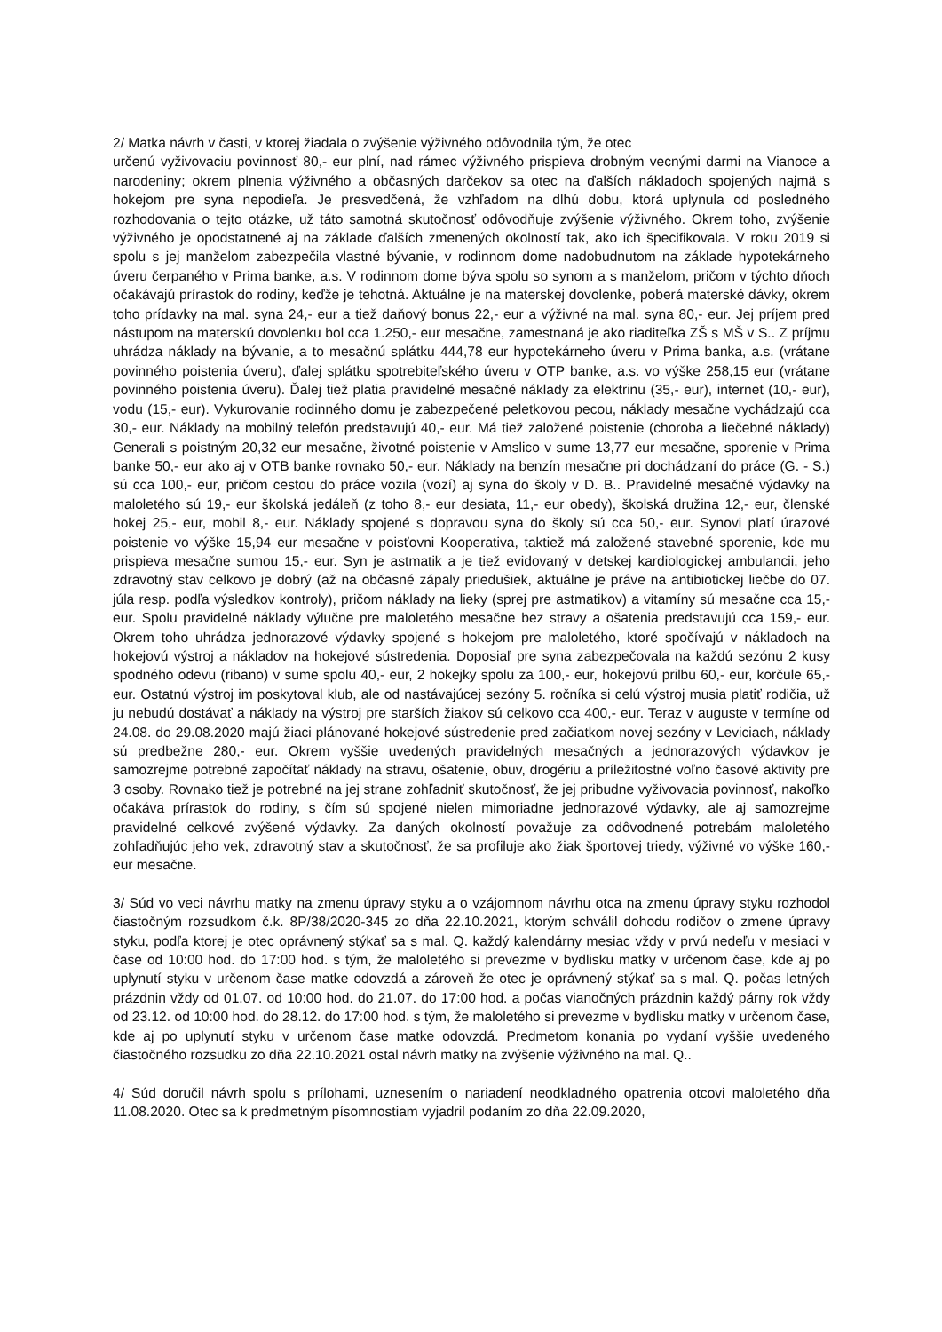2/ Matka návrh v časti, v ktorej žiadala o zvýšenie výživného odôvodnila tým, že otec
určenú vyživovaciu povinnosť 80,- eur plní, nad rámec výživného prispieva drobným vecnými darmi na Vianoce a narodeniny; okrem plnenia výživného a občasných darčekov sa otec na ďalších nákladoch spojených najmä s hokejom pre syna nepodieľa. Je presvedčená, že vzhľadom na dlhú dobu, ktorá uplynula od posledného rozhodovania o tejto otázke, už táto samotná skutočnosť odôvodňuje zvýšenie výživného. Okrem toho, zvýšenie výživného je opodstatnené aj na základe ďalších zmenených okolností tak, ako ich špecifikovala. V roku 2019 si spolu s jej manželom zabezpečila vlastné bývanie, v rodinnom dome nadobudnutom na základe hypotekárneho úveru čerpaného v Prima banke, a.s. V rodinnom dome býva spolu so synom a s manželom, pričom v týchto dňoch očakávajú prírastok do rodiny, keďže je tehotná. Aktuálne je na materskej dovolenke, poberá materské dávky, okrem toho prídavky na mal. syna 24,- eur a tiež daňový bonus 22,- eur a výživné na mal. syna 80,- eur. Jej príjem pred nástupom na materskú dovolenku bol cca 1.250,- eur mesačne, zamestnaná je ako riaditeľka ZŠ s MŠ v S.. Z príjmu uhrádza náklady na bývanie, a to mesačnú splátku 444,78 eur hypotekárneho úveru v Prima banka, a.s. (vrátane povinného poistenia úveru), ďalej splátku spotrebiteľského úveru v OTP banke, a.s. vo výške 258,15 eur (vrátane povinného poistenia úveru). Ďalej tiež platia pravidelné mesačné náklady za elektrinu (35,- eur), internet (10,- eur), vodu (15,- eur). Vykurovanie rodinného domu je zabezpečené peletkovou pecou, náklady mesačne vychádzajú cca 30,- eur. Náklady na mobilný telefón predstavujú 40,- eur. Má tiež založené poistenie (choroba a liečebné náklady) Generali s poistným 20,32 eur mesačne, životné poistenie v Amslico v sume 13,77 eur mesačne, sporenie v Prima banke 50,- eur ako aj v OTB banke rovnako 50,- eur. Náklady na benzín mesačne pri dochádzaní do práce (G. - S.) sú cca 100,- eur, pričom cestou do práce vozila (vozí) aj syna do školy v D. B.. Pravidelné mesačné výdavky na maloletého sú 19,- eur školská jedáleň (z toho 8,- eur desiata, 11,- eur obedy), školská družina 12,- eur, členské hokej 25,- eur, mobil 8,- eur. Náklady spojené s dopravou syna do školy sú cca 50,- eur. Synovi platí úrazové poistenie vo výške 15,94 eur mesačne v poisťovni Kooperativa, taktiež má založené stavebné sporenie, kde mu prispieva mesačne sumou 15,- eur. Syn je astmatik a je tiež evidovaný v detskej kardiologickej ambulancii, jeho zdravotný stav celkovo je dobrý (až na občasné zápaly priedušiek, aktuálne je práve na antibiotickej liečbe do 07. júla resp. podľa výsledkov kontroly), pričom náklady na lieky (sprej pre astmatikov) a vitamíny sú mesačne cca 15,- eur. Spolu pravidelné náklady výlučne pre maloletého mesačne bez stravy a ošatenia predstavujú cca 159,- eur. Okrem toho uhrádza jednorazové výdavky spojené s hokejom pre maloletého, ktoré spočívajú v nákladoch na hokejovú výstroj a nákladov na hokejové sústredenia. Doposiaľ pre syna zabezpečovala na každú sezónu 2 kusy spodného odevu (ribano) v sume spolu 40,- eur, 2 hokejky spolu za 100,- eur, hokejovú prilbu 60,- eur, korčule 65,- eur. Ostatnú výstroj im poskytoval klub, ale od nastávajúcej sezóny 5. ročníka si celú výstroj musia platiť rodičia, už ju nebudú dostávať a náklady na výstroj pre starších žiakov sú celkovo cca 400,- eur. Teraz v auguste v termíne od 24.08. do 29.08.2020 majú žiaci plánované hokejové sústredenie pred začiatkom novej sezóny v Leviciach, náklady sú predbežne 280,- eur. Okrem vyššie uvedených pravidelných mesačných a jednorazových výdavkov je samozrejme potrebné započítať náklady na stravu, ošatenie, obuv, drogériu a príležitostné voľno časové aktivity pre 3 osoby. Rovnako tiež je potrebné na jej strane zohľadniť skutočnosť, že jej pribudne vyživovacia povinnosť, nakoľko očakáva prírastok do rodiny, s čím sú spojené nielen mimoriadne jednorazové výdavky, ale aj samozrejme pravidelné celkové zvýšené výdavky. Za daných okolností považuje za odôvodnené potrebám maloletého zohľadňujúc jeho vek, zdravotný stav a skutočnosť, že sa profiluje ako žiak športovej triedy, výživné vo výške 160,- eur mesačne.
3/ Súd vo veci návrhu matky na zmenu úpravy styku a o vzájomnom návrhu otca na zmenu úpravy styku rozhodol čiastočným rozsudkom č.k. 8P/38/2020-345 zo dňa 22.10.2021, ktorým schválil dohodu rodičov o zmene úpravy styku, podľa ktorej je otec oprávnený stýkať sa s mal. Q. každý kalendárny mesiac vždy v prvú nedeľu v mesiaci v čase od 10:00 hod. do 17:00 hod. s tým, že maloletého si prevezme v bydlisku matky v určenom čase, kde aj po uplynutí styku v určenom čase matke odovzdá a zároveň že otec je oprávnený stýkať sa s mal. Q. počas letných prázdnin vždy od 01.07. od 10:00 hod. do 21.07. do 17:00 hod. a počas vianočných prázdnin každý párny rok vždy od 23.12. od 10:00 hod. do 28.12. do 17:00 hod. s tým, že maloletého si prevezme v bydlisku matky v určenom čase, kde aj po uplynutí styku v určenom čase matke odovzdá. Predmetom konania po vydaní vyššie uvedeného čiastočného rozsudku zo dňa 22.10.2021 ostal návrh matky na zvýšenie výživného na mal. Q..
4/ Súd doručil návrh spolu s prílohami, uznesením o nariadení neodkladného opatrenia otcovi maloletého dňa 11.08.2020. Otec sa k predmetným písomnostiam vyjadril podaním zo dňa 22.09.2020,